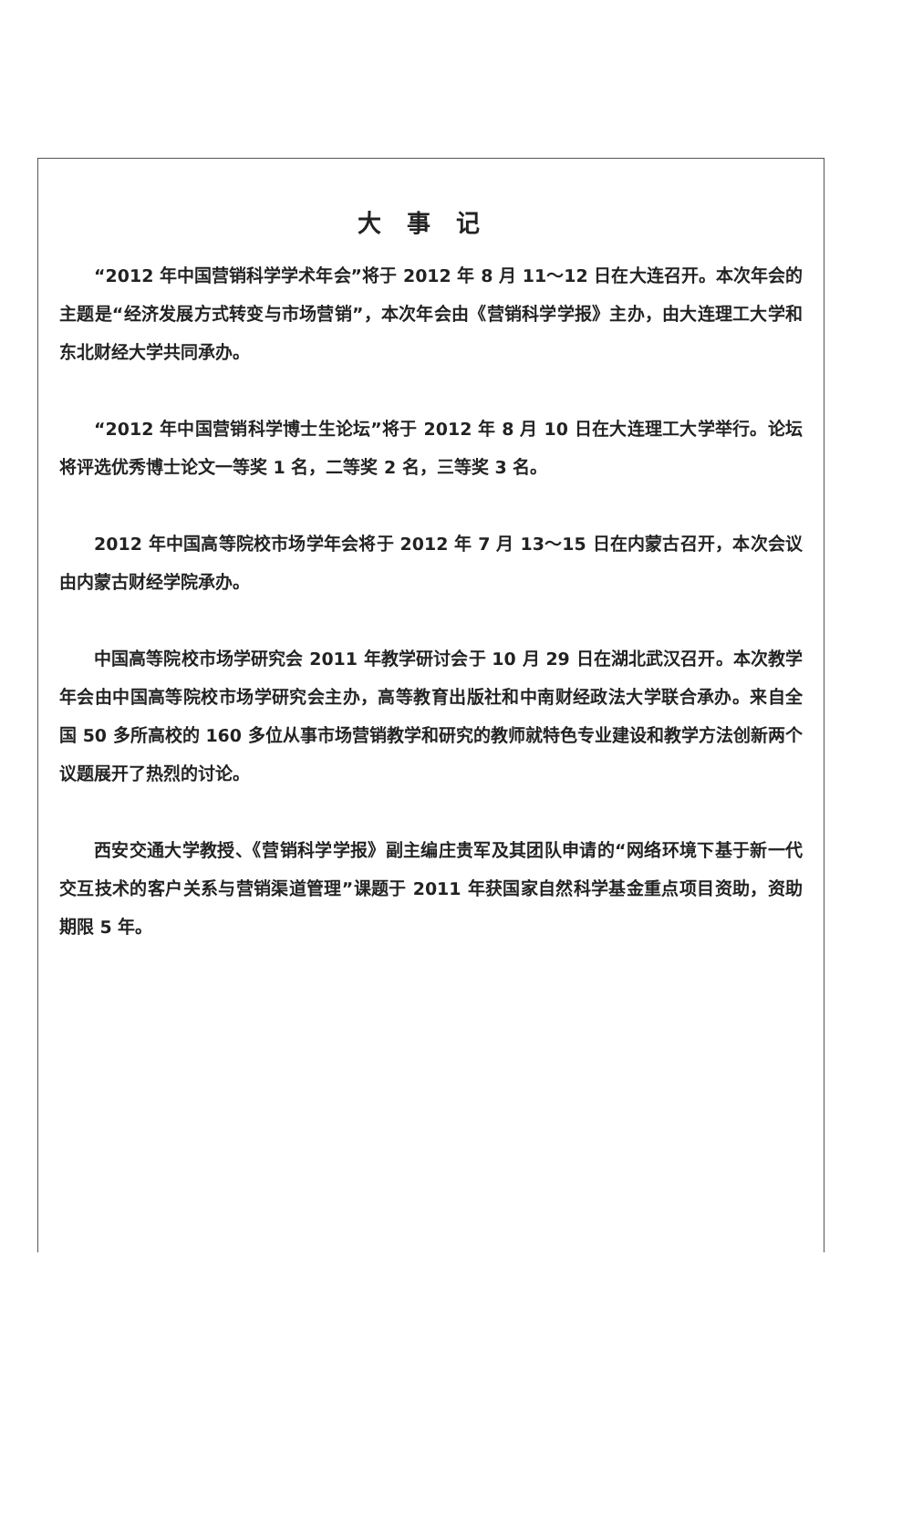大事记
“2012 年中国营销科学学术年会”将于 2012 年 8 月 11～12 日在大连召开。本次年会的主题是“经济发展方式转变与市场营销”，本次年会由《营销科学学报》主办，由大连理工大学和东北财经大学共同承办。
“2012 年中国营销科学博士生论坛”将于 2012 年 8 月 10 日在大连理工大学举行。论坛将评选优秀博士论文一等奖 1 名，二等奖 2 名，三等奖 3 名。
2012 年中国高等院校市场学年会将于 2012 年 7 月 13～15 日在内蒙古召开，本次会议由内蒙古财经学院承办。
中国高等院校市场学研究会 2011 年教学研讨会于 10 月 29 日在湖北武汉召开。本次教学年会由中国高等院校市场学研究会主办，高等教育出版社和中南财经政法大学联合承办。来自全国 50 多所高校的 160 多位从事市场营销教学和研究的教师就特色专业建设和教学方法创新两个议题展开了热烈的讨论。
西安交通大学教授、《营销科学学报》副主编庄贵军及其团队申请的“网络环境下基于新一代交互技术的客户关系与营销渠道管理”课题于 2011 年获国家自然科学基金重点项目资助，资助期限 5 年。